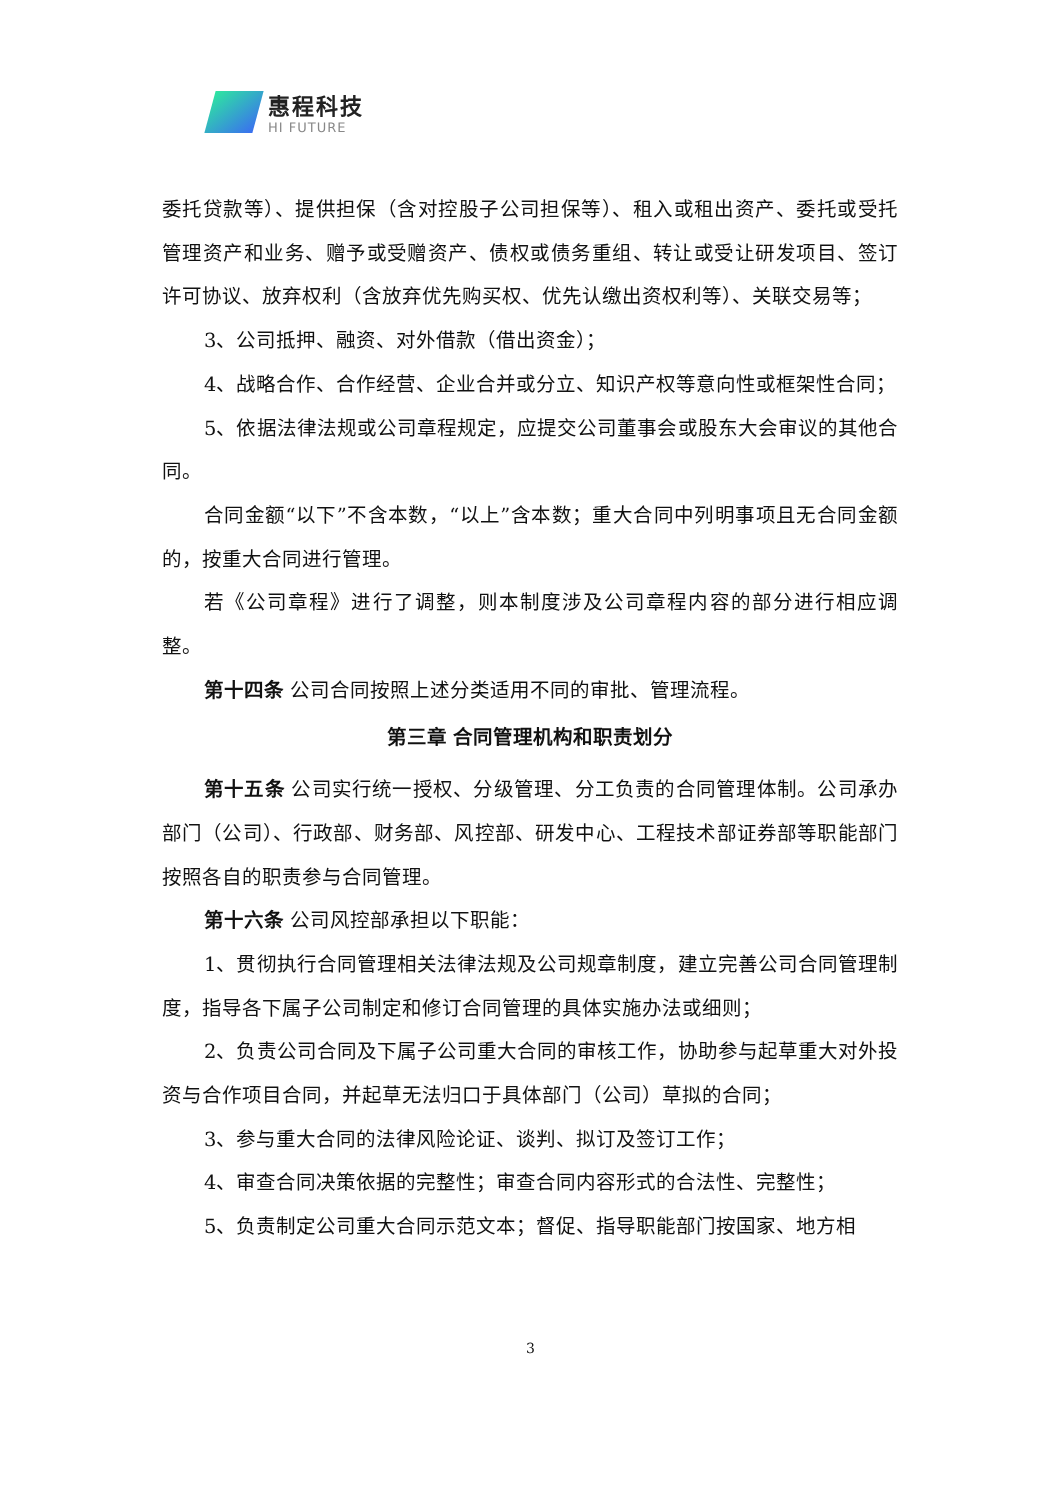惠程科技
HI FUTURE
委托贷款等）、提供担保（含对控股子公司担保等）、租入或租出资产、委托或受托管理资产和业务、赠予或受赠资产、债权或债务重组、转让或受让研发项目、签订许可协议、放弃权利（含放弃优先购买权、优先认缴出资权利等）、关联交易等；
3、公司抵押、融资、对外借款（借出资金）；
4、战略合作、合作经营、企业合并或分立、知识产权等意向性或框架性合同；
5、依据法律法规或公司章程规定，应提交公司董事会或股东大会审议的其他合同。
合同金额“以下”不含本数，“以上”含本数；重大合同中列明事项且无合同金额的，按重大合同进行管理。
若《公司章程》进行了调整，则本制度涉及公司章程内容的部分进行相应调整。
第十四条 公司合同按照上述分类适用不同的审批、管理流程。
第三章 合同管理机构和职责划分
第十五条 公司实行统一授权、分级管理、分工负责的合同管理体制。公司承办部门（公司）、行政部、财务部、风控部、研发中心、工程技术部证券部等职能部门按照各自的职责参与合同管理。
第十六条 公司风控部承担以下职能：
1、贯彻执行合同管理相关法律法规及公司规章制度，建立完善公司合同管理制度，指导各下属子公司制定和修订合同管理的具体实施办法或细则；
2、负责公司合同及下属子公司重大合同的审核工作，协助参与起草重大对外投资与合作项目合同，并起草无法归口于具体部门（公司）草拟的合同；
3、参与重大合同的法律风险论证、谈判、拟订及签订工作；
4、审查合同决策依据的完整性；审查合同内容形式的合法性、完整性；
5、负责制定公司重大合同示范文本；督促、指导职能部门按国家、地方相
3